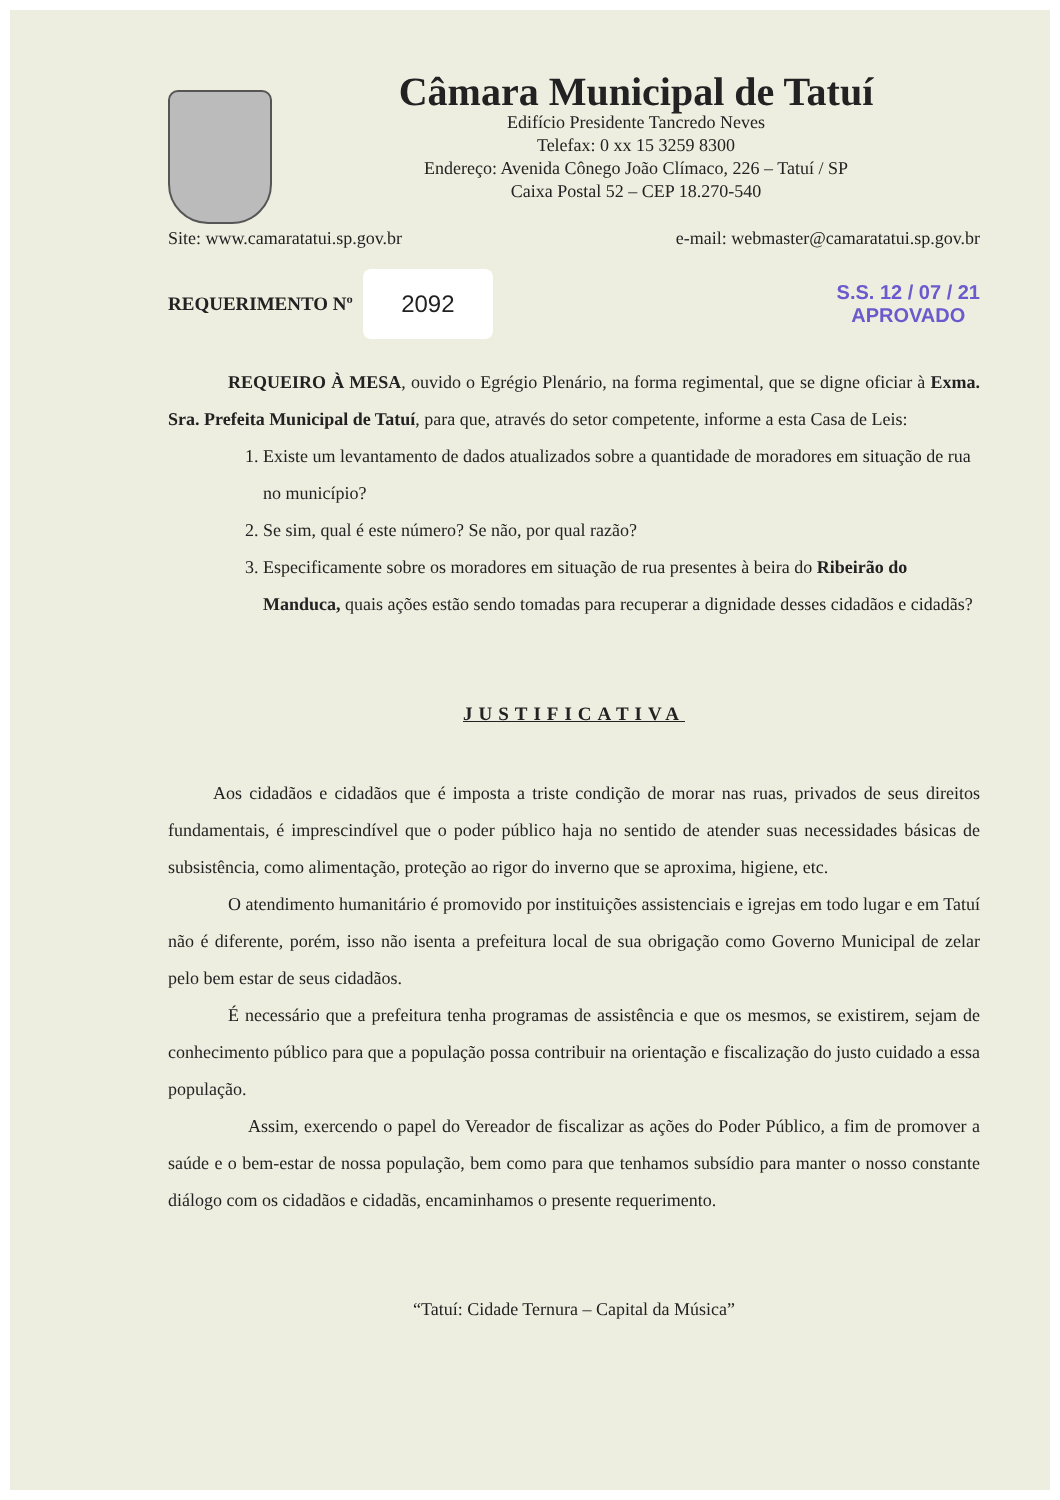Câmara Municipal de Tatuí
Edifício Presidente Tancredo Neves
Telefax: 0 xx 15 3259 8300
Endereço: Avenida Cônego João Clímaco, 226 – Tatuí / SP
Caixa Postal 52 – CEP 18.270-540
Site: www.camaratatui.sp.gov.br e-mail: webmaster@camaratatui.sp.gov.br
REQUERIMENTO Nº 2092 S.S. 12 / 07 / 21
APROVADO
REQUEIRO À MESA, ouvido o Egrégio Plenário, na forma regimental, que se digne oficiar à Exma. Sra. Prefeita Municipal de Tatuí, para que, através do setor competente, informe a esta Casa de Leis:
1. Existe um levantamento de dados atualizados sobre a quantidade de moradores em situação de rua no município?
2. Se sim, qual é este número? Se não, por qual razão?
3. Especificamente sobre os moradores em situação de rua presentes à beira do Ribeirão do Manduca, quais ações estão sendo tomadas para recuperar a dignidade desses cidadãos e cidadãs?
JUSTIFICATIVA
Aos cidadãos e cidadãos que é imposta a triste condição de morar nas ruas, privados de seus direitos fundamentais, é imprescindível que o poder público haja no sentido de atender suas necessidades básicas de subsistência, como alimentação, proteção ao rigor do inverno que se aproxima, higiene, etc.
O atendimento humanitário é promovido por instituições assistenciais e igrejas em todo lugar e em Tatuí não é diferente, porém, isso não isenta a prefeitura local de sua obrigação como Governo Municipal de zelar pelo bem estar de seus cidadãos.
É necessário que a prefeitura tenha programas de assistência e que os mesmos, se existirem, sejam de conhecimento público para que a população possa contribuir na orientação e fiscalização do justo cuidado a essa população.
Assim, exercendo o papel do Vereador de fiscalizar as ações do Poder Público, a fim de promover a saúde e o bem-estar de nossa população, bem como para que tenhamos subsídio para manter o nosso constante diálogo com os cidadãos e cidadãs, encaminhamos o presente requerimento.
“Tatuí: Cidade Ternura – Capital da Música”